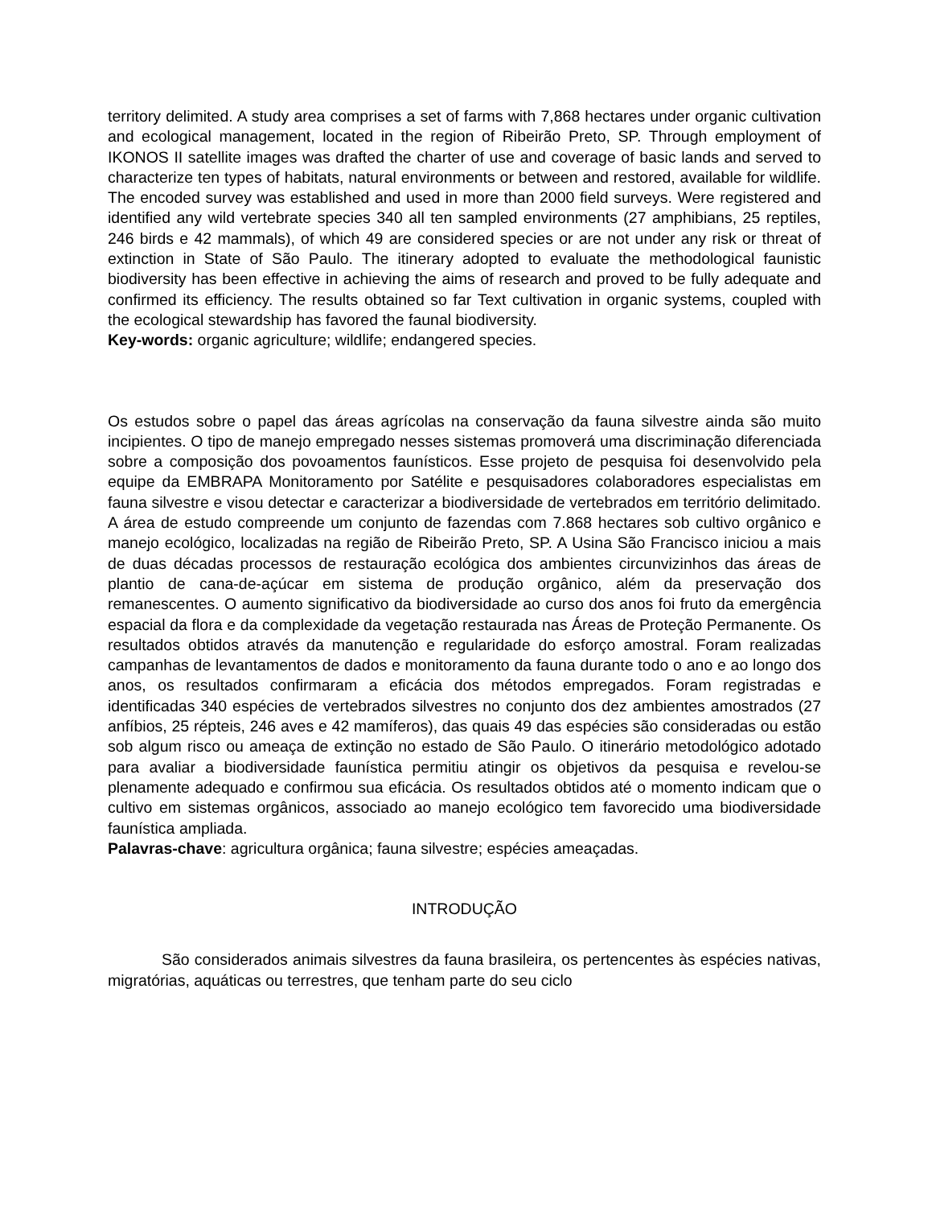territory delimited. A study area comprises a set of farms with 7,868 hectares under organic cultivation and ecological management, located in the region of Ribeirão Preto, SP. Through employment of IKONOS II satellite images was drafted the charter of use and coverage of basic lands and served to characterize ten types of habitats, natural environments or between and restored, available for wildlife. The encoded survey was established and used in more than 2000 field surveys. Were registered and identified any wild vertebrate species 340 all ten sampled environments (27 amphibians, 25 reptiles, 246 birds e 42 mammals), of which 49 are considered species or are not under any risk or threat of extinction in State of São Paulo. The itinerary adopted to evaluate the methodological faunistic biodiversity has been effective in achieving the aims of research and proved to be fully adequate and confirmed its efficiency. The results obtained so far Text cultivation in organic systems, coupled with the ecological stewardship has favored the faunal biodiversity.
Key-words: organic agriculture; wildlife; endangered species.
Os estudos sobre o papel das áreas agrícolas na conservação da fauna silvestre ainda são muito incipientes. O tipo de manejo empregado nesses sistemas promoverá uma discriminação diferenciada sobre a composição dos povoamentos faunísticos. Esse projeto de pesquisa foi desenvolvido pela equipe da EMBRAPA Monitoramento por Satélite e pesquisadores colaboradores especialistas em fauna silvestre e visou detectar e caracterizar a biodiversidade de vertebrados em território delimitado. A área de estudo compreende um conjunto de fazendas com 7.868 hectares sob cultivo orgânico e manejo ecológico, localizadas na região de Ribeirão Preto, SP. A Usina São Francisco iniciou a mais de duas décadas processos de restauração ecológica dos ambientes circunvizinhos das áreas de plantio de cana-de-açúcar em sistema de produção orgânico, além da preservação dos remanescentes. O aumento significativo da biodiversidade ao curso dos anos foi fruto da emergência espacial da flora e da complexidade da vegetação restaurada nas Áreas de Proteção Permanente. Os resultados obtidos através da manutenção e regularidade do esforço amostral. Foram realizadas campanhas de levantamentos de dados e monitoramento da fauna durante todo o ano e ao longo dos anos, os resultados confirmaram a eficácia dos métodos empregados. Foram registradas e identificadas 340 espécies de vertebrados silvestres no conjunto dos dez ambientes amostrados (27 anfíbios, 25 répteis, 246 aves e 42 mamíferos), das quais 49 das espécies são consideradas ou estão sob algum risco ou ameaça de extinção no estado de São Paulo. O itinerário metodológico adotado para avaliar a biodiversidade faunística permitiu atingir os objetivos da pesquisa e revelou-se plenamente adequado e confirmou sua eficácia. Os resultados obtidos até o momento indicam que o cultivo em sistemas orgânicos, associado ao manejo ecológico tem favorecido uma biodiversidade faunística ampliada.
Palavras-chave: agricultura orgânica; fauna silvestre; espécies ameaçadas.
INTRODUÇÃO
São considerados animais silvestres da fauna brasileira, os pertencentes às espécies nativas, migratórias, aquáticas ou terrestres, que tenham parte do seu ciclo